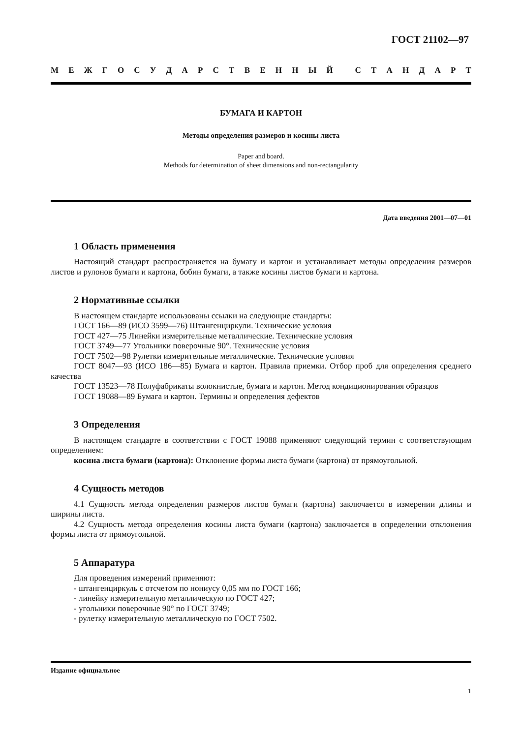ГОСТ 21102—97
МЕЖГОСУДАРСТВЕННЫЙ СТАНДАРТ
БУМАГА И КАРТОН
Методы определения размеров и косины листа
Paper and board.
Methods for determination of sheet dimensions and non-rectangularity
Дата введения 2001—07—01
1 Область применения
Настоящий стандарт распространяется на бумагу и картон и устанавливает методы определения размеров листов и рулонов бумаги и картона, бобин бумаги, а также косины листов бумаги и картона.
2 Нормативные ссылки
В настоящем стандарте использованы ссылки на следующие стандарты:
ГОСТ 166—89 (ИСО 3599—76) Штангенциркули. Технические условия
ГОСТ 427—75 Линейки измерительные металлические. Технические условия
ГОСТ 3749—77 Угольники поверочные 90°. Технические условия
ГОСТ 7502—98 Рулетки измерительные металлические. Технические условия
ГОСТ 8047—93 (ИСО 186—85) Бумага и картон. Правила приемки. Отбор проб для определения среднего качества
ГОСТ 13523—78 Полуфабрикаты волокнистые, бумага и картон. Метод кондиционирования образцов
ГОСТ 19088—89 Бумага и картон. Термины и определения дефектов
3 Определения
В настоящем стандарте в соответствии с ГОСТ 19088 применяют следующий термин с соответствующим определением:
косина листа бумаги (картона): Отклонение формы листа бумаги (картона) от прямоугольной.
4 Сущность методов
4.1 Сущность метода определения размеров листов бумаги (картона) заключается в измерении длины и ширины листа.
4.2 Сущность метода определения косины листа бумаги (картона) заключается в определении отклонения формы листа от прямоугольной.
5 Аппаратура
Для проведения измерений применяют:
- штангенциркуль с отсчетом по нониусу 0,05 мм по ГОСТ 166;
- линейку измерительную металлическую по ГОСТ 427;
- угольники поверочные 90° по ГОСТ 3749;
- рулетку измерительную металлическую по ГОСТ 7502.
Издание официальное
1